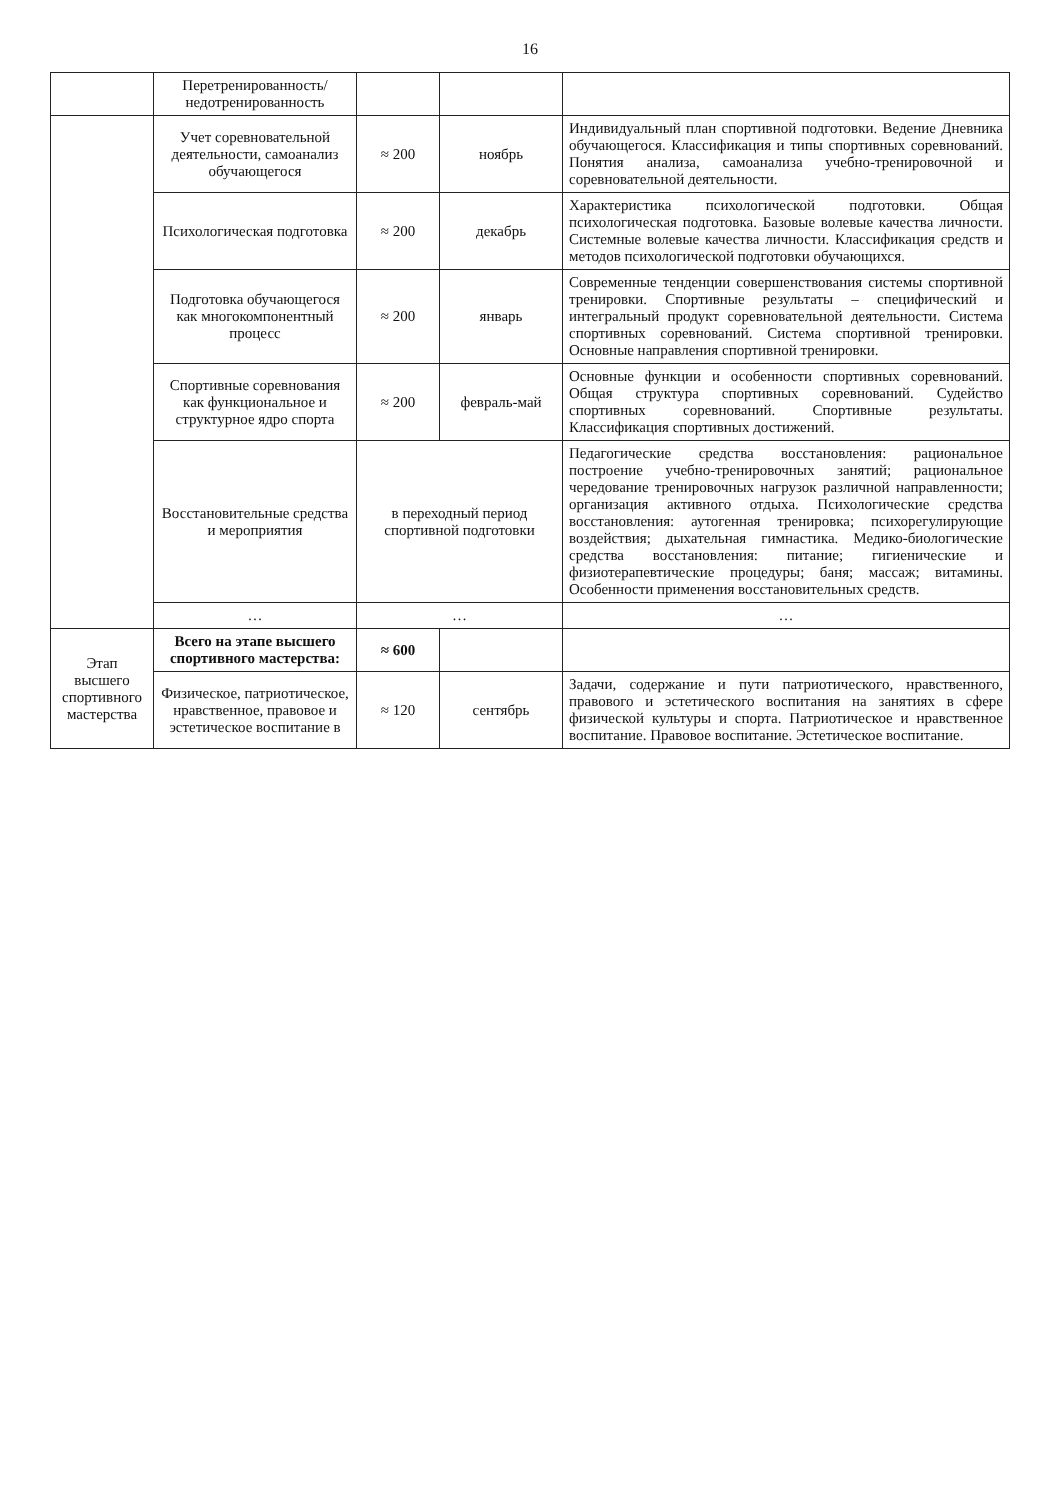16
| | Перетренированность/ недотренированность | | | |
| | Учет соревновательной деятельности, самоанализ обучающегося | ≈ 200 | ноябрь | Индивидуальный план спортивной подготовки. Ведение Дневника обучающегося. Классификация и типы спортивных соревнований. Понятия анализа, самоанализа учебно-тренировочной и соревновательной деятельности. |
| | Психологическая подготовка | ≈ 200 | декабрь | Характеристика психологической подготовки. Общая психологическая подготовка. Базовые волевые качества личности. Системные волевые качества личности. Классификация средств и методов психологической подготовки обучающихся. |
| | Подготовка обучающегося как многокомпонентный процесс | ≈ 200 | январь | Современные тенденции совершенствования системы спортивной тренировки. Спортивные результаты – специфический и интегральный продукт соревновательной деятельности. Система спортивных соревнований. Система спортивной тренировки. Основные направления спортивной тренировки. |
| | Спортивные соревнования как функциональное и структурное ядро спорта | ≈ 200 | февраль-май | Основные функции и особенности спортивных соревнований. Общая структура спортивных соревнований. Судейство спортивных соревнований. Спортивные результаты. Классификация спортивных достижений. |
| | Восстановительные средства и мероприятия | в переходный период спортивной подготовки | | Педагогические средства восстановления: рациональное построение учебно-тренировочных занятий; рациональное чередование тренировочных нагрузок различной направленности; организация активного отдыха. Психологические средства восстановления: аутогенная тренировка; психорегулирующие воздействия; дыхательная гимнастика. Медико-биологические средства восстановления: питание; гигиенические и физиотерапевтические процедуры; баня; массаж; витамины. Особенности применения восстановительных средств. |
| | … | … | | … |
| Этап высшего спортивного мастерства | Всего на этапе высшего спортивного мастерства: | ≈ 600 | | |
| | Физическое, патриотическое, нравственное, правовое и эстетическое воспитание в | ≈ 120 | сентябрь | Задачи, содержание и пути патриотического, нравственного, правового и эстетического воспитания на занятиях в сфере физической культуры и спорта. Патриотическое и нравственное воспитание. Правовое воспитание. Эстетическое воспитание. |